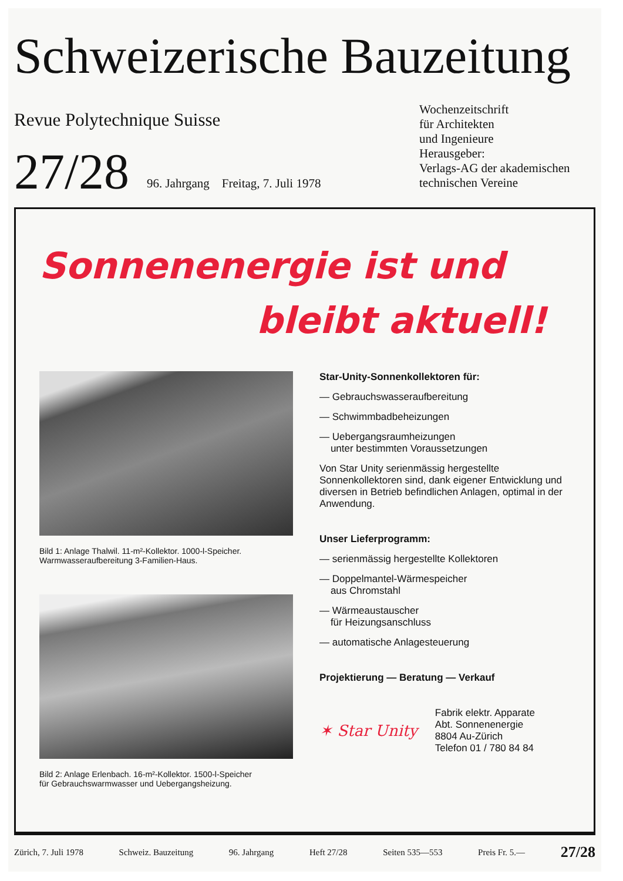Schweizerische Bauzeitung
Revue Polytechnique Suisse
Wochenzeitschrift
für Architekten
und Ingenieure
27/28
96. Jahrgang Freitag, 7. Juli 1978
Herausgeber:
Verlags-AG der akademischen
technischen Vereine
Sonnenenergie ist und
bleibt aktuell!
Bild 1: Anlage Thalwil. 11-m²-Kollektor. 1000-l-Speicher.
Warmwasseraufbereitung 3-Familien-Haus.
Bild 2: Anlage Erlenbach. 16-m²-Kollektor. 1500-l-Speicher
für Gebrauchswarmwasser und Uebergangsheizung.
Star-Unity-Sonnenkollektoren für:
— Gebrauchswasseraufbereitung
— Schwimmbadbeheizungen
— Uebergangsraumheizungen
unter bestimmten Voraussetzungen
Von Star Unity serienmässig hergestellte Sonnenkollektoren sind, dank eigener Entwicklung und diversen in Betrieb befindlichen Anlagen, optimal in der Anwendung.
Unser Lieferprogramm:
— serienmässig hergestellte Kollektoren
— Doppelmantel-Wärmespeicher
aus Chromstahl
— Wärmeaustauscher
für Heizungsanschluss
— automatische Anlagesteuerung
Projektierung — Beratung — Verkauf
✶ Star Unity
Fabrik elektr. Apparate
Abt. Sonnenenergie
8804 Au-Zürich
Telefon 01 / 780 84 84
Zürich, 7. Juli 1978 Schweiz. Bauzeitung 96. Jahrgang Heft 27/28 Seiten 535—553 Preis Fr. 5.— 27/28